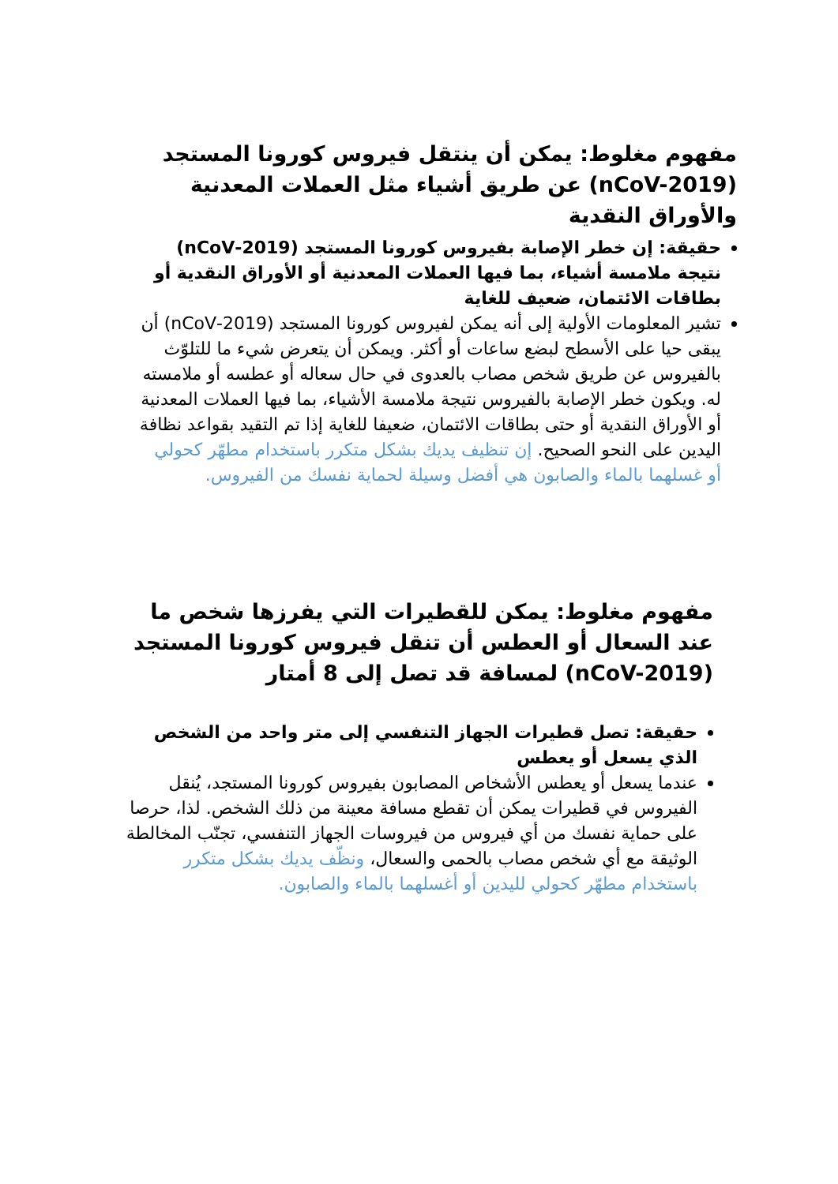مفهوم مغلوط: يمكن أن ينتقل فيروس كورونا المستجد (nCoV-2019) عن طريق أشياء مثل العملات المعدنية والأوراق النقدية
حقيقة: إن خطر الإصابة بفيروس كورونا المستجد (2019-nCoV) نتيجة ملامسة أشياء، بما فيها العملات المعدنية أو الأوراق النقدية أو بطاقات الائتمان، ضعيف للغاية
تشير المعلومات الأولية إلى أنه يمكن لفيروس كورونا المستجد (2019-nCoV) أن يبقى حيا على الأسطح لبضع ساعات أو أكثر. ويمكن أن يتعرض شيء ما للتلوّث بالفيروس عن طريق شخص مصاب بالعدوى في حال سعاله أو عطسه أو ملامسته له. ويكون خطر الإصابة بالفيروس نتيجة ملامسة الأشياء، بما فيها العملات المعدنية أو الأوراق النقدية أو حتى بطاقات الائتمان، ضعيفا للغاية إذا تم التقيد بقواعد نظافة اليدين على النحو الصحيح. إن تنظيف يديك بشكل متكرر باستخدام مطهّر كحولي أو غسلهما بالماء والصابون هي أفضل وسيلة لحماية نفسك من الفيروس.
مفهوم مغلوط: يمكن للقطيرات التي يفرزها شخص ما عند السعال أو العطس أن تنقل فيروس كورونا المستجد (nCoV-2019) لمسافة قد تصل إلى 8 أمتار
حقيقة: تصل قطيرات الجهاز التنفسي إلى متر واحد من الشخص الذي يسعل أو يعطس
عندما يسعل أو يعطس الأشخاص المصابون بفيروس كورونا المستجد، يُنقل الفيروس في قطيرات يمكن أن تقطع مسافة معينة من ذلك الشخص. لذا، حرصا على حماية نفسك من أي فيروس من فيروسات الجهاز التنفسي، تجنّب المخالطة الوثيقة مع أي شخص مصاب بالحمى والسعال، ونظّف يديك بشكل متكرر باستخدام مطهّر كحولي لليدين أو أغسلهما بالماء والصابون.